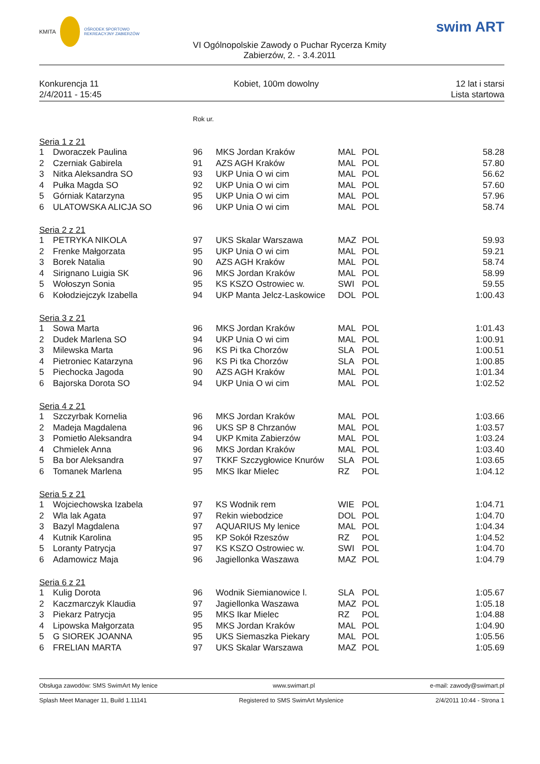KMITA
OŚRODEK SPORTOWO REKREACYJNY ZABIERZÓW
VI Ogólnopolskie Zawody o Puchar Rycerza Kmity
Zabierzów, 2. - 3.4.2011
swim ART
Konkurencja 11
2/4/2011 - 15:45
Kobiet, 100m dowolny 12 lat i starsi
Lista startowa
| | | Rok ur. | | | | |
| Seria 1 z 21 | | | | | | |
| 1 | Dworaczek Paulina | 96 | MKS Jordan Kraków | MAL | POL | 58.28 |
| 2 | Czerniak Gabirela | 91 | AZS AGH Kraków | MAL | POL | 57.80 |
| 3 | Nitka Aleksandra SO | 93 | UKP Unia O wi cim | MAL | POL | 56.62 |
| 4 | Pułka Magda SO | 92 | UKP Unia O wi cim | MAL | POL | 57.60 |
| 5 | Górniak Katarzyna | 95 | UKP Unia O wi cim | MAL | POL | 57.96 |
| 6 | ULATOWSKA ALICJA SO | 96 | UKP Unia O wi cim | MAL | POL | 58.74 |
| Seria 2 z 21 | | | | | | |
| 1 | PETRYKA NIKOLA | 97 | UKS Skalar Warszawa | MAZ | POL | 59.93 |
| 2 | Frenke Małgorzata | 95 | UKP Unia O wi cim | MAL | POL | 59.21 |
| 3 | Borek Natalia | 90 | AZS AGH Kraków | MAL | POL | 58.74 |
| 4 | Sirignano Luigia SK | 96 | MKS Jordan Kraków | MAL | POL | 58.99 |
| 5 | Wołoszyn Sonia | 95 | KS KSZO Ostrowiec w. | SWI | POL | 59.55 |
| 6 | Kołodziejczyk Izabella | 94 | UKP Manta Jelcz-Laskowice | DOL | POL | 1:00.43 |
| Seria 3 z 21 | | | | | | |
| 1 | Sowa Marta | 96 | MKS Jordan Kraków | MAL | POL | 1:01.43 |
| 2 | Dudek Marlena SO | 94 | UKP Unia O wi cim | MAL | POL | 1:00.91 |
| 3 | Milewska Marta | 96 | KS Pi tka Chorzów | SLA | POL | 1:00.51 |
| 4 | Pietroniec Katarzyna | 96 | KS Pi tka Chorzów | SLA | POL | 1:00.85 |
| 5 | Piechocka Jagoda | 90 | AZS AGH Kraków | MAL | POL | 1:01.34 |
| 6 | Bajorska Dorota SO | 94 | UKP Unia O wi cim | MAL | POL | 1:02.52 |
| Seria 4 z 21 | | | | | | |
| 1 | Szczyrbak Kornelia | 96 | MKS Jordan Kraków | MAL | POL | 1:03.66 |
| 2 | Madeja Magdalena | 96 | UKS SP 8 Chrzanów | MAL | POL | 1:03.57 |
| 3 | Pomietło Aleksandra | 94 | UKP Kmita Zabierzów | MAL | POL | 1:03.24 |
| 4 | Chmielek Anna | 96 | MKS Jordan Kraków | MAL | POL | 1:03.40 |
| 5 | Ba bor Aleksandra | 97 | TKKF Szczygłowice Knurów | SLA | POL | 1:03.65 |
| 6 | Tomanek Marlena | 95 | MKS Ikar Mielec | RZ | POL | 1:04.12 |
| Seria 5 z 21 | | | | | | |
| 1 | Wojciechowska Izabela | 97 | KS Wodnik rem | WIE | POL | 1:04.71 |
| 2 | Wla lak Agata | 97 | Rekin wiebodzice | DOL | POL | 1:04.70 |
| 3 | Bazyl Magdalena | 97 | AQUARIUS My lenice | MAL | POL | 1:04.34 |
| 4 | Kutnik Karolina | 95 | KP Sokół Rzeszów | RZ | POL | 1:04.52 |
| 5 | Loranty Patrycja | 97 | KS KSZO Ostrowiec w. | SWI | POL | 1:04.70 |
| 6 | Adamowicz Maja | 96 | Jagiellonka Waszawa | MAZ | POL | 1:04.79 |
| Seria 6 z 21 | | | | | | |
| 1 | Kulig Dorota | 96 | Wodnik Siemianowice l. | SLA | POL | 1:05.67 |
| 2 | Kaczmarczyk Klaudia | 97 | Jagiellonka Waszawa | MAZ | POL | 1:05.18 |
| 3 | Piekarz Patrycja | 95 | MKS Ikar Mielec | RZ | POL | 1:04.88 |
| 4 | Lipowska Małgorzata | 95 | MKS Jordan Kraków | MAL | POL | 1:04.90 |
| 5 | G SIOREK JOANNA | 95 | UKS Siemaszka Piekary | MAL | POL | 1:05.56 |
| 6 | FRELIAN MARTA | 97 | UKS Skalar Warszawa | MAZ | POL | 1:05.69 |
Obsługa zawodów: SMS SwimArt My lenice www.swimart.pl e-mail: zawody@swimart.pl
Splash Meet Manager 11, Build 1.11141 Registered to SMS SwimArt Myslenice 2/4/2011 10:44 - Strona 1